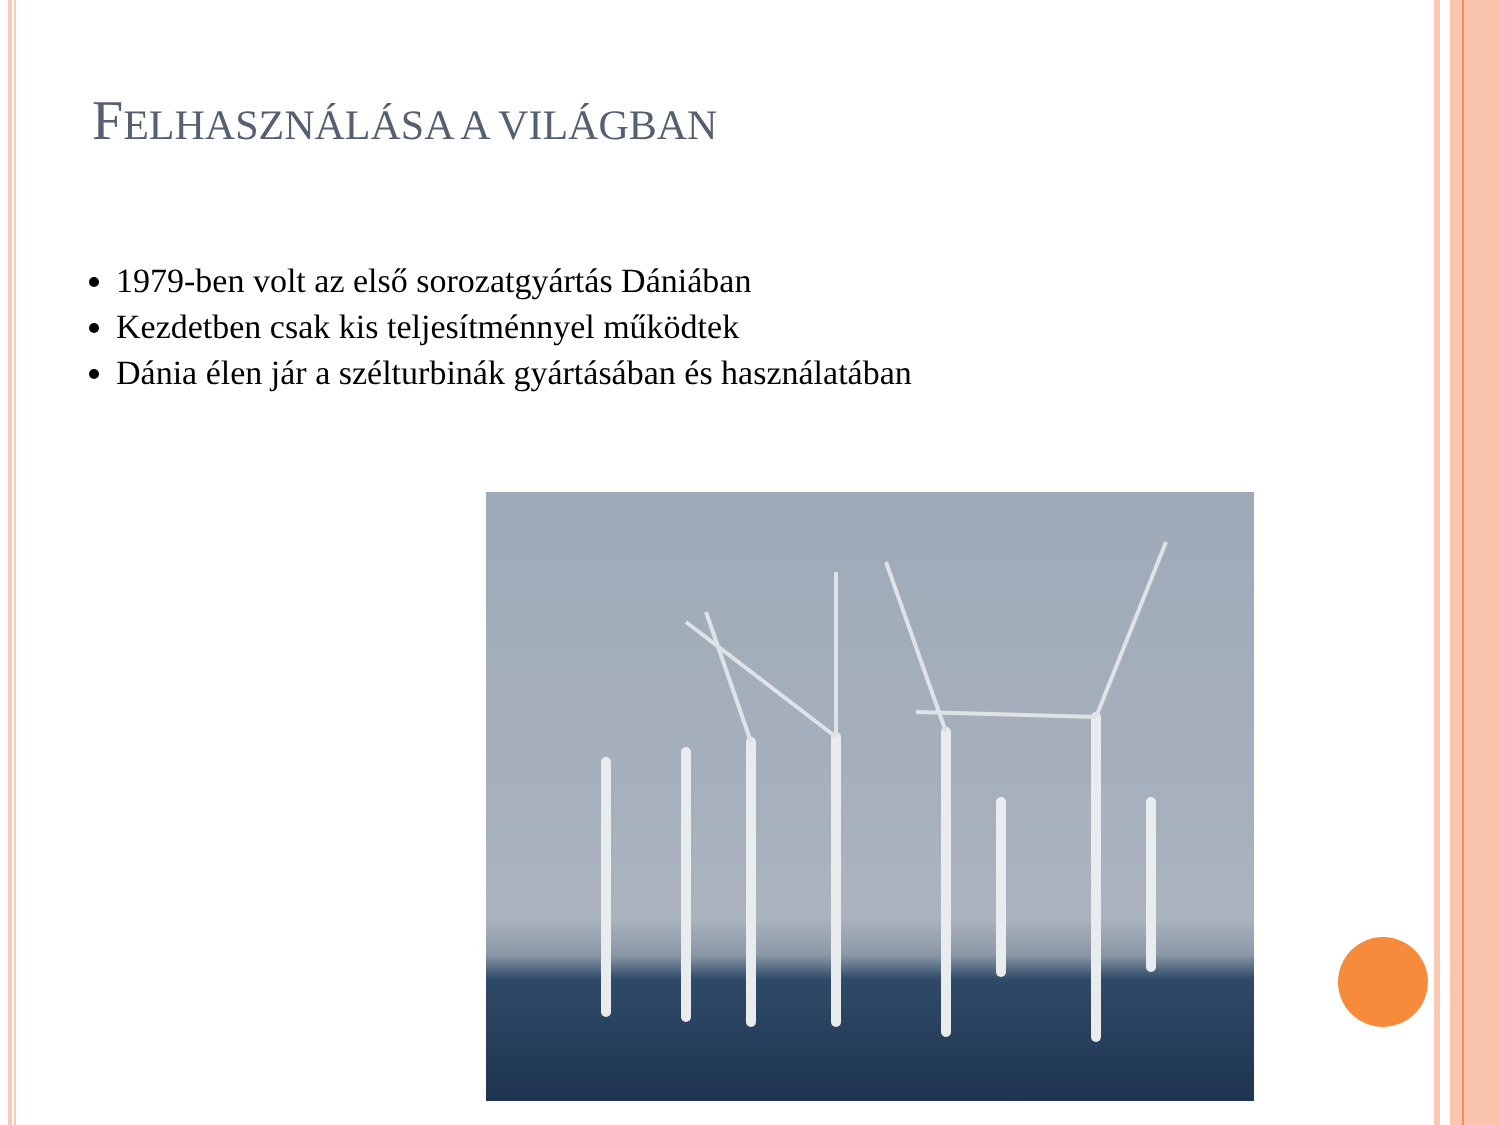FELHASZNÁLÁSA A VILÁGBAN
1979-ben volt az első sorozatgyártás Dániában
Kezdetben csak kis teljesítménnyel működtek
Dánia élen jár a szélturbinák gyártásában és használatában